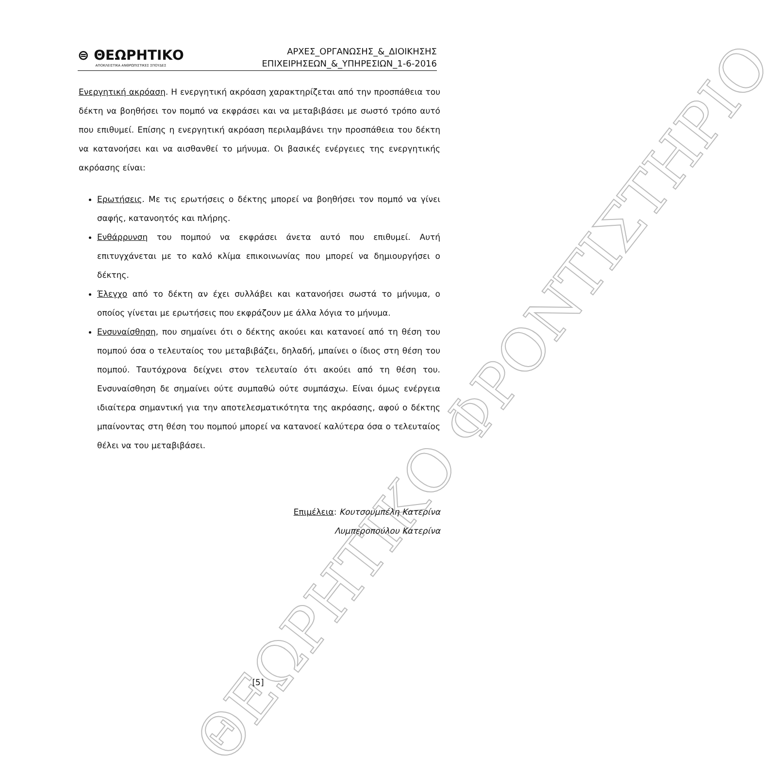ΘΕΩΡΗΤΙΚΟ ΦΡΟΝΤΙΣΤΗΡΙΟ
⊜ ΘΕΩΡΗΤΙΚΟ
ΑΠΟΚΛΕΙΣΤΙΚΑ ΑΝΘΡΩΠΙΣΤΙΚΕΣ ΣΠΟΥΔΕΣ
ΑΡΧΕΣ_ΟΡΓΑΝΩΣΗΣ_&_ΔΙΟΙΚΗΣΗΣ
ΕΠΙΧΕΙΡΗΣΕΩΝ_&_ΥΠΗΡΕΣΙΩΝ_1-6-2016
Ενεργητική ακρόαση. Η ενεργητική ακρόαση χαρακτηρίζεται από την προσπάθεια του δέκτη να βοηθήσει τον πομπό να εκφράσει και να μεταβιβάσει με σωστό τρόπο αυτό που επιθυμεί. Επίσης η ενεργητική ακρόαση περιλαμβάνει την προσπάθεια του δέκτη να κατανοήσει και να αισθανθεί το μήνυμα. Οι βασικές ενέργειες της ενεργητικής ακρόασης είναι:
Ερωτήσεις. Με τις ερωτήσεις ο δέκτης μπορεί να βοηθήσει τον πομπό να γίνει σαφής, κατανοητός και πλήρης.
Ενθάρρυνση του πομπού να εκφράσει άνετα αυτό που επιθυμεί. Αυτή επιτυγχάνεται με το καλό κλίμα επικοινωνίας που μπορεί να δημιουργήσει ο δέκτης.
Έλεγχο από το δέκτη αν έχει συλλάβει και κατανοήσει σωστά το μήνυμα, ο οποίος γίνεται με ερωτήσεις που εκφράζουν με άλλα λόγια το μήνυμα.
Ενσυναίσθηση, που σημαίνει ότι ο δέκτης ακούει και κατανοεί από τη θέση του πομπού όσα ο τελευταίος του μεταβιβάζει, δηλαδή, μπαίνει ο ίδιος στη θέση του πομπού. Ταυτόχρονα δείχνει στον τελευταίο ότι ακούει από τη θέση του. Ενσυναίσθηση δε σημαίνει ούτε συμπαθώ ούτε συμπάσχω. Είναι όμως ενέργεια ιδιαίτερα σημαντική για την αποτελεσματικότητα της ακρόασης, αφού ο δέκτης μπαίνοντας στη θέση του πομπού μπορεί να κατανοεί καλύτερα όσα ο τελευταίος θέλει να του μεταβιβάσει.
Επιμέλεια: Κουτσουμπέλη Κατερίνα
Λυμπεροπούλου Κατερίνα
[5]